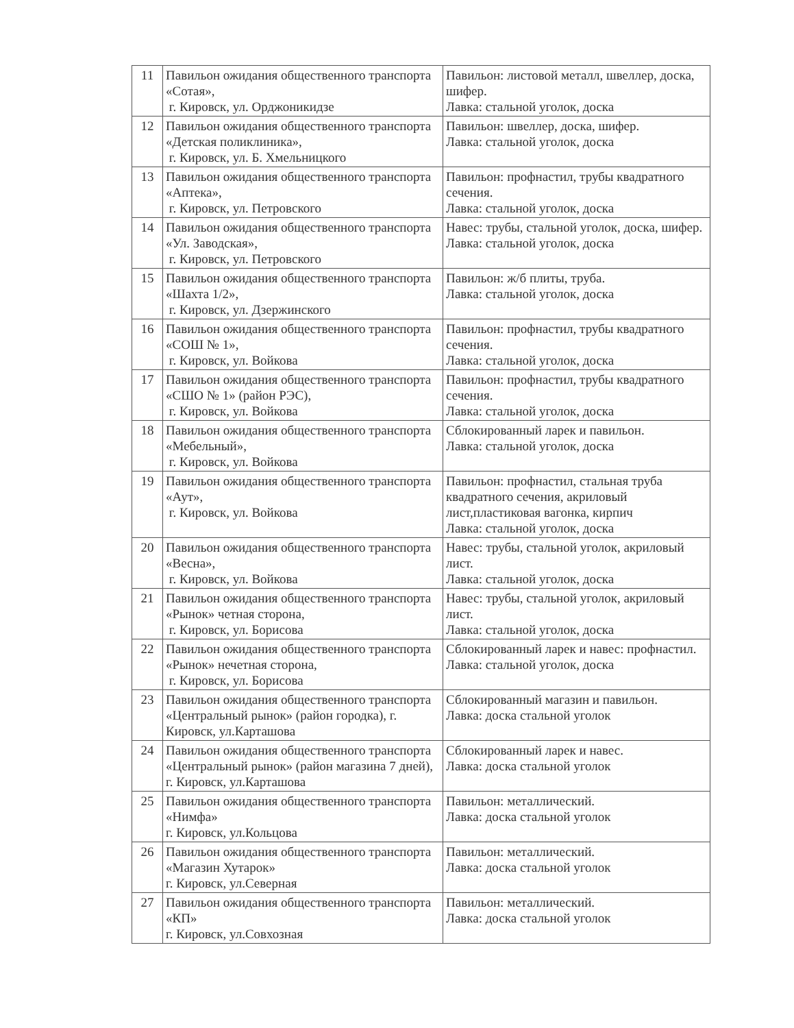| 11 | Павильон ожидания общественного транспорта «Сотая», г. Кировск, ул. Орджоникидзе | Павильон: листовой металл, швеллер, доска, шифер. Лавка: стальной уголок, доска |
| 12 | Павильон ожидания общественного транспорта «Детская поликлиника», г. Кировск, ул. Б. Хмельницкого | Павильон: швеллер, доска, шифер. Лавка: стальной уголок, доска |
| 13 | Павильон ожидания общественного транспорта «Аптека», г. Кировск, ул. Петровского | Павильон: профнастил, трубы квадратного сечения. Лавка: стальной уголок, доска |
| 14 | Павильон ожидания общественного транспорта «Ул. Заводская», г. Кировск, ул. Петровского | Навес: трубы, стальной уголок, доска, шифер. Лавка: стальной уголок, доска |
| 15 | Павильон ожидания общественного транспорта «Шахта 1/2», г. Кировск, ул. Дзержинского | Павильон: ж/б плиты, труба. Лавка: стальной уголок, доска |
| 16 | Павильон ожидания общественного транспорта «СОШ № 1», г. Кировск, ул. Войкова | Павильон: профнастил, трубы квадратного сечения. Лавка: стальной уголок, доска |
| 17 | Павильон ожидания общественного транспорта «СШО № 1» (район РЭС), г. Кировск, ул. Войкова | Павильон: профнастил, трубы квадратного сечения. Лавка: стальной уголок, доска |
| 18 | Павильон ожидания общественного транспорта «Мебельный», г. Кировск, ул. Войкова | Сблокированный ларек и павильон. Лавка: стальной уголок, доска |
| 19 | Павильон ожидания общественного транспорта «Аут», г. Кировск, ул. Войкова | Павильон: профнастил, стальная труба квадратного сечения, акриловый лист,пластиковая вагонка, кирпич Лавка: стальной уголок, доска |
| 20 | Павильон ожидания общественного транспорта «Весна», г. Кировск, ул. Войкова | Навес: трубы, стальной уголок, акриловый лист. Лавка: стальной уголок, доска |
| 21 | Павильон ожидания общественного транспорта «Рынок» четная сторона, г. Кировск, ул. Борисова | Навес: трубы, стальной уголок, акриловый лист. Лавка: стальной уголок, доска |
| 22 | Павильон ожидания общественного транспорта «Рынок» нечетная сторона, г. Кировск, ул. Борисова | Сблокированный ларек и навес: профнастил. Лавка: стальной уголок, доска |
| 23 | Павильон ожидания общественного транспорта «Центральный рынок» (район городка), г. Кировск, ул.Карташова | Сблокированный магазин и павильон. Лавка: доска стальной уголок |
| 24 | Павильон ожидания общественного транспорта «Центральный рынок» (район магазина 7 дней), г. Кировск, ул.Карташова | Сблокированный ларек и навес. Лавка: доска стальной уголок |
| 25 | Павильон ожидания общественного транспорта «Нимфа» г. Кировск, ул.Кольцова | Павильон: металлический. Лавка: доска стальной уголок |
| 26 | Павильон ожидания общественного транспорта «Магазин Хутарок» г. Кировск, ул.Северная | Павильон: металлический. Лавка: доска стальной уголок |
| 27 | Павильон ожидания общественного транспорта «КП» г. Кировск, ул.Совхозная | Павильон: металлический. Лавка: доска стальной уголок |